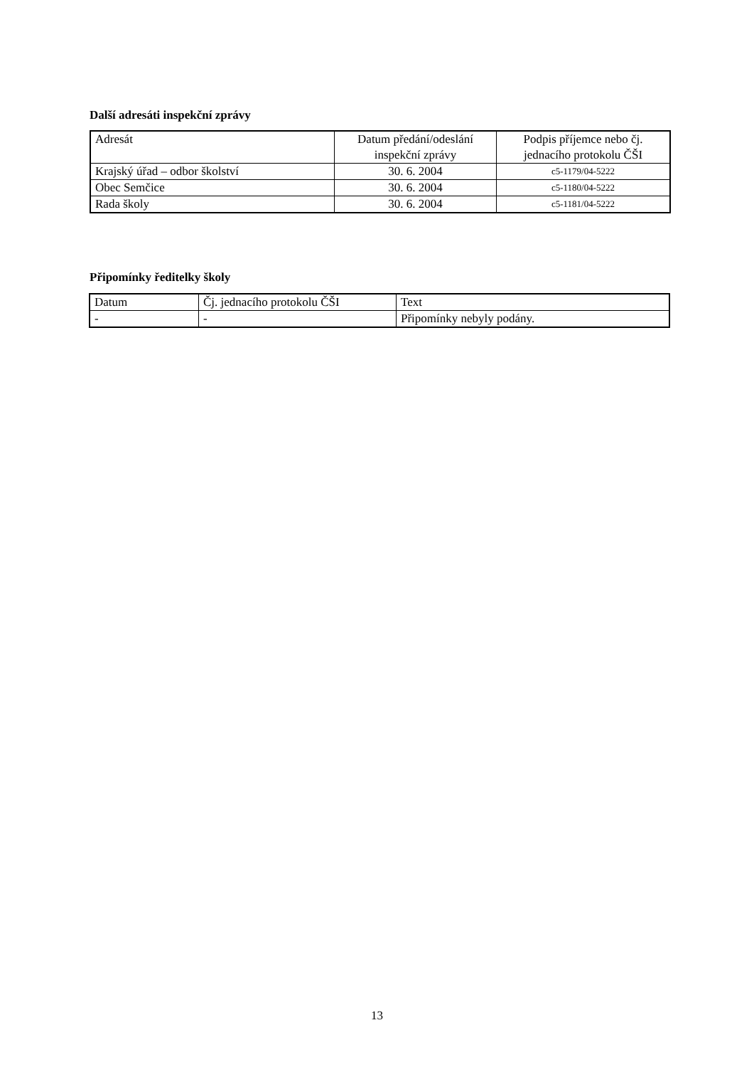Další adresáti inspekční zprávy
| Adresát | Datum předání/odeslání inspekční zprávy | Podpis příjemce nebo čj. jednacího protokolu ČŠI |
| Krajský úřad – odbor školství | 30. 6. 2004 | c5-1179/04-5222 |
| Obec Semčice | 30. 6. 2004 | c5-1180/04-5222 |
| Rada školy | 30. 6. 2004 | c5-1181/04-5222 |
Připomínky ředitelky školy
| Datum | Čj. jednacího protokolu ČŠI | Text |
| - | - | Připomínky nebyly podány. |
13